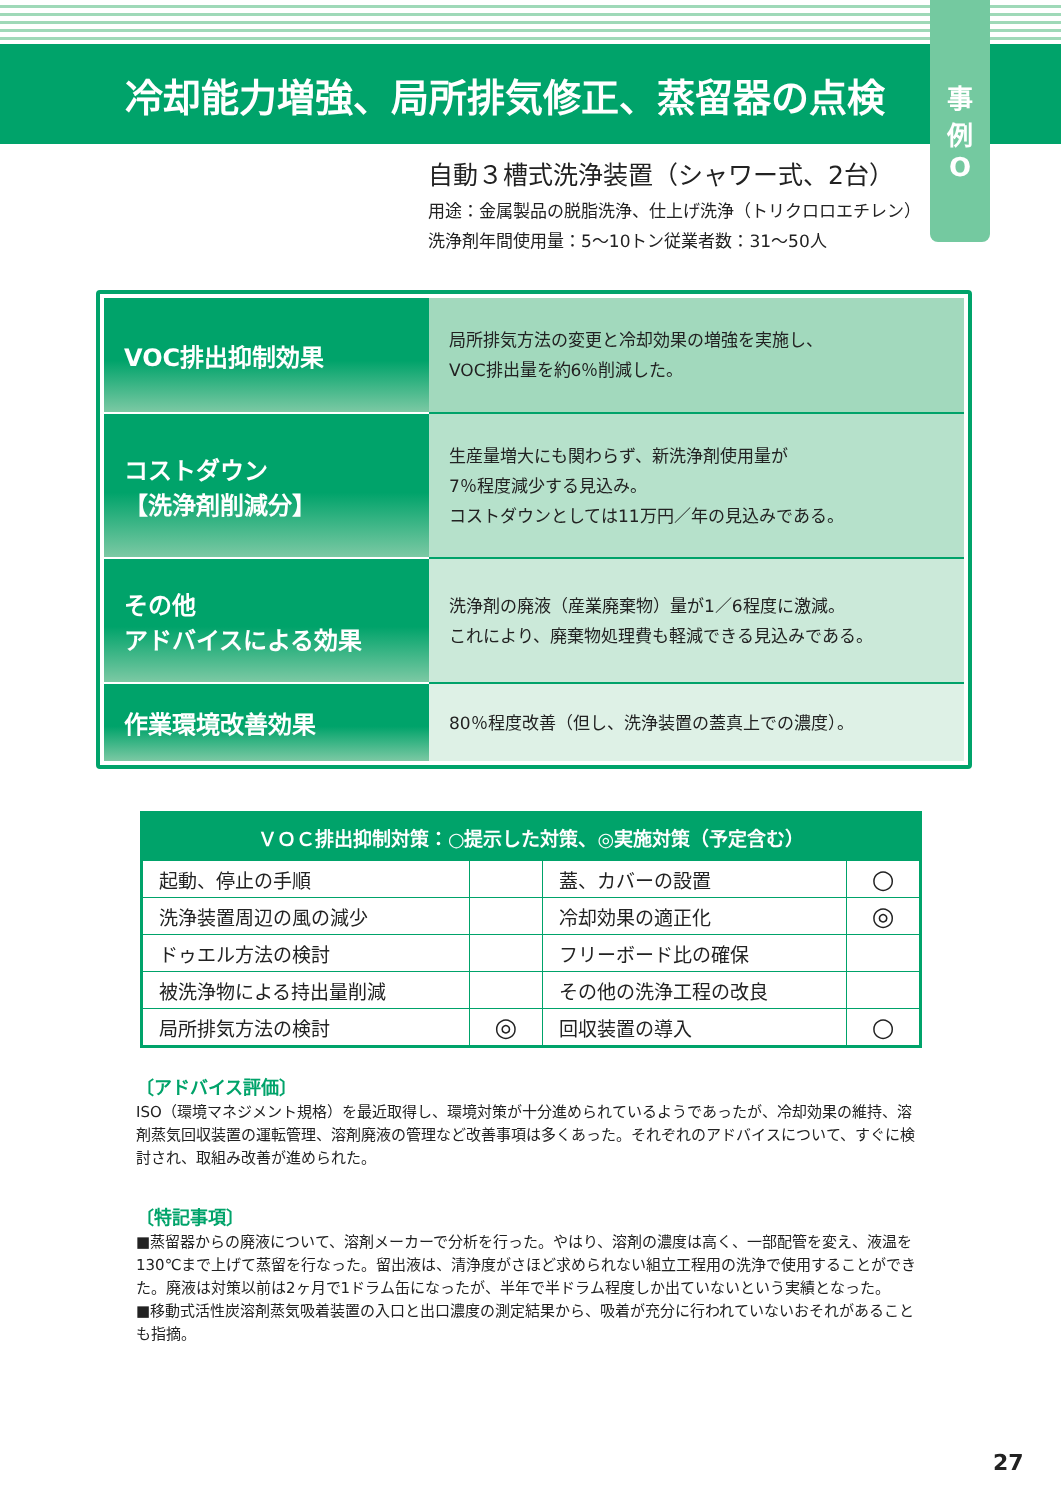冷却能力増強、局所排気修正、蒸留器の点検
事
例
O
自動３槽式洗浄装置（シャワー式、2台）
用途：金属製品の脱脂洗浄、仕上げ洗浄（トリクロロエチレン）
洗浄剤年間使用量：5〜10トン従業者数：31〜50人
| VOC排出抑制効果 | 局所排気方法の変更と冷却効果の増強を実施し、 VOC排出量を約6％削減した。 |
| コストダウン 【洗浄剤削減分】 | 生産量増大にも関わらず、新洗浄剤使用量が 7％程度減少する見込み。 コストダウンとしては11万円／年の見込みである。 |
| その他 アドバイスによる効果 | 洗浄剤の廃液（産業廃棄物）量が1／6程度に激減。 これにより、廃棄物処理費も軽減できる見込みである。 |
| 作業環境改善効果 | 80％程度改善（但し、洗浄装置の蓋真上での濃度）。 |
| ＶＯＣ排出抑制対策：○提示した対策、◎実施対策（予定含む） | | | |
| --- | --- | --- | --- |
| 起動、停止の手順 | | 蓋、カバーの設置 | ○ |
| 洗浄装置周辺の風の減少 | | 冷却効果の適正化 | ◎ |
| ドゥエル方法の検討 | | フリーボード比の確保 | |
| 被洗浄物による持出量削減 | | その他の洗浄工程の改良 | |
| 局所排気方法の検討 | ◎ | 回収装置の導入 | ○ |
〔アドバイス評価〕
ISO（環境マネジメント規格）を最近取得し、環境対策が十分進められているようであったが、冷却効果の維持、溶剤蒸気回収装置の運転管理、溶剤廃液の管理など改善事項は多くあった。それぞれのアドバイスについて、すぐに検討され、取組み改善が進められた。
〔特記事項〕
■蒸留器からの廃液について、溶剤メーカーで分析を行った。やはり、溶剤の濃度は高く、一部配管を変え、液温を130℃まで上げて蒸留を行なった。留出液は、清浄度がさほど求められない組立工程用の洗浄で使用することができた。廃液は対策以前は2ヶ月で1ドラム缶になったが、半年で半ドラム程度しか出ていないという実績となった。
■移動式活性炭溶剤蒸気吸着装置の入口と出口濃度の測定結果から、吸着が充分に行われていないおそれがあることも指摘。
27